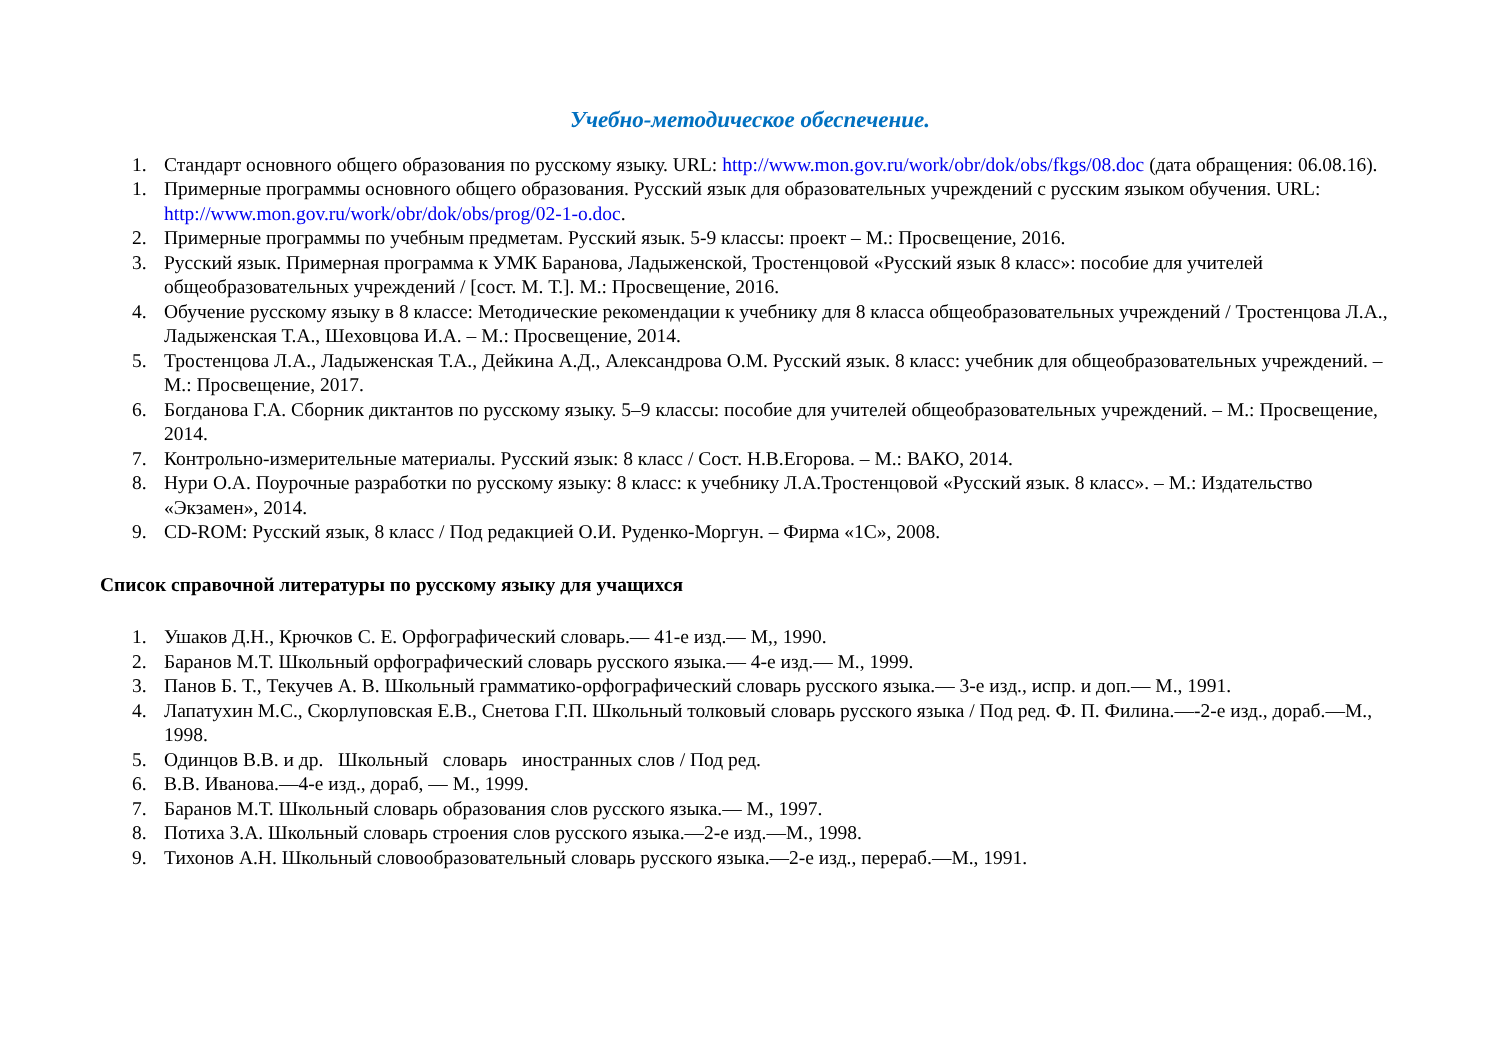Учебно-методическое обеспечение.
1. Стандарт основного общего образования по русскому языку. URL: http://www.mon.gov.ru/work/obr/dok/obs/fkgs/08.doc (дата обращения: 06.08.16).
1. Примерные программы основного общего образования. Русский язык для образовательных учреждений с русским языком обучения. URL: http://www.mon.gov.ru/work/obr/dok/obs/prog/02-1-o.doc.
2. Примерные программы по учебным предметам. Русский язык. 5-9 классы: проект – М.: Просвещение, 2016.
3. Русский язык. Примерная программа к УМК Баранова, Ладыженской, Тростенцовой «Русский язык 8 класс»: пособие для учителей общеобразовательных учреждений / [сост. М. Т.]. М.: Просвещение, 2016.
4. Обучение русскому языку в 8 классе: Методические рекомендации к учебнику для 8 класса общеобразовательных учреждений / Тростенцова Л.А., Ладыженская Т.А., Шеховцова И.А. – М.: Просвещение, 2014.
5. Тростенцова Л.А., Ладыженская Т.А., Дейкина А.Д., Александрова О.М. Русский язык. 8 класс: учебник для общеобразовательных учреждений. – М.: Просвещение, 2017.
6. Богданова Г.А. Сборник диктантов по русскому языку. 5–9 классы: пособие для учителей общеобразовательных учреждений. – М.: Просвещение, 2014.
7. Контрольно-измерительные материалы. Русский язык: 8 класс / Сост. Н.В.Егорова. – М.: ВАКО, 2014.
8. Нури О.А. Поурочные разработки по русскому языку: 8 класс: к учебнику Л.А.Тростенцовой «Русский язык. 8 класс». – М.: Издательство «Экзамен», 2014.
9. CD-ROM: Русский язык, 8 класс / Под редакцией О.И. Руденко-Моргун. – Фирма «1С», 2008.
Список справочной литературы по русскому языку для учащихся
1. Ушаков Д.Н., Крючков С. Е. Орфографический словарь.— 41-е изд.— М,, 1990.
2. Баранов М.Т. Школьный орфографический словарь русского языка.— 4-е изд.— М., 1999.
3. Панов Б. Т., Текучев А. В. Школьный грамматико-орфографический словарь русского языка.— 3-е изд., испр. и доп.— М., 1991.
4. Лапатухин М.С., Скорлуповская Е.В., Снетова Г.П. Школьный толковый словарь русского языка / Под ред. Ф. П. Филина.—-2-е изд., дораб.—М., 1998.
5. Одинцов В.В. и др. Школьный словарь иностранных слов / Под ред.
6. В.В. Иванова.—4-е изд., дораб, — М., 1999.
7. Баранов М.Т. Школьный словарь образования слов русского языка.— М., 1997.
8. Потиха З.А. Школьный словарь строения слов русского языка.—2-е изд.—М., 1998.
9. Тихонов А.Н. Школьный словообразовательный словарь русского языка.—2-е изд., перераб.—М., 1991.